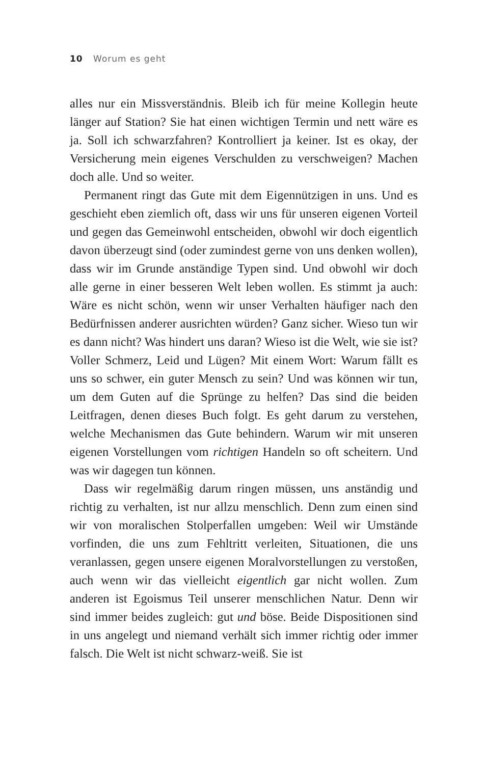10 Worum es geht
alles nur ein Missverständnis. Bleib ich für meine Kollegin heute länger auf Station? Sie hat einen wichtigen Termin und nett wäre es ja. Soll ich schwarzfahren? Kontrolliert ja keiner. Ist es okay, der Versicherung mein eigenes Verschulden zu verschweigen? Machen doch alle. Und so weiter.
Permanent ringt das Gute mit dem Eigennützigen in uns. Und es geschieht eben ziemlich oft, dass wir uns für unseren eigenen Vorteil und gegen das Gemeinwohl entscheiden, obwohl wir doch eigentlich davon überzeugt sind (oder zumindest gerne von uns denken wollen), dass wir im Grunde anständige Typen sind. Und obwohl wir doch alle gerne in einer besseren Welt leben wollen. Es stimmt ja auch: Wäre es nicht schön, wenn wir unser Verhalten häufiger nach den Bedürfnissen anderer ausrichten würden? Ganz sicher. Wieso tun wir es dann nicht? Was hindert uns daran? Wieso ist die Welt, wie sie ist? Voller Schmerz, Leid und Lügen? Mit einem Wort: Warum fällt es uns so schwer, ein guter Mensch zu sein? Und was können wir tun, um dem Guten auf die Sprünge zu helfen? Das sind die beiden Leitfragen, denen dieses Buch folgt. Es geht darum zu verstehen, welche Mechanismen das Gute behindern. Warum wir mit unseren eigenen Vorstellungen vom richtigen Handeln so oft scheitern. Und was wir dagegen tun können.
Dass wir regelmäßig darum ringen müssen, uns anständig und richtig zu verhalten, ist nur allzu menschlich. Denn zum einen sind wir von moralischen Stolperfallen umgeben: Weil wir Umstände vorfinden, die uns zum Fehltritt verleiten, Situationen, die uns veranlassen, gegen unsere eigenen Moralvorstellungen zu verstoßen, auch wenn wir das vielleicht eigentlich gar nicht wollen. Zum anderen ist Egoismus Teil unserer menschlichen Natur. Denn wir sind immer beides zugleich: gut und böse. Beide Dispositionen sind in uns angelegt und niemand verhält sich immer richtig oder immer falsch. Die Welt ist nicht schwarz-weiß. Sie ist